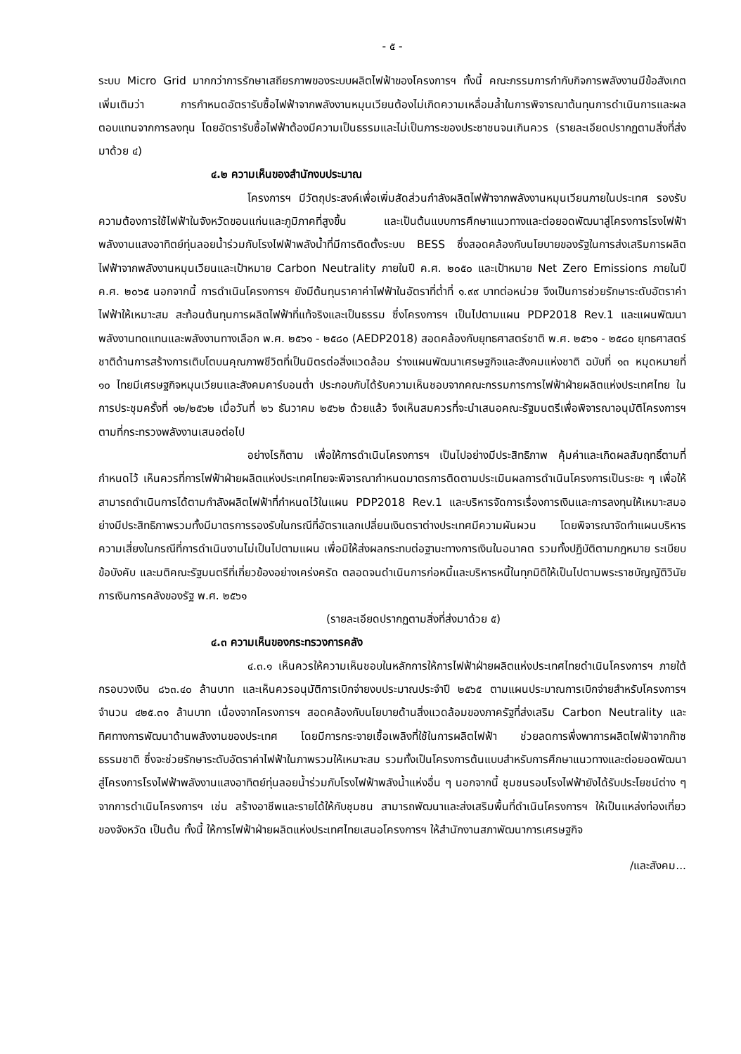- ๕ -
ระบบ Micro Grid มากกว่าการรักษาเสถียรภาพของระบบผลิตไฟฟ้าของโครงการฯ ทั้งนี้ คณะกรรมการกำกับกิจการพลังงานมีข้อสังเกตเพิ่มเติมว่า การกำหนดอัตรารับซื้อไฟฟ้าจากพลังงานหมุนเวียนต้องไม่เกิดความเหลื่อมล้ำในการพิจารณาต้นทุนการดำเนินการและผลตอบแทนจากการลงทุน โดยอัตรารับซื้อไฟฟ้าต้องมีความเป็นธรรมและไม่เป็นภาระของประชาชนจนเกินควร (รายละเอียดปรากฏตามสิ่งที่ส่งมาด้วย ๔)
๔.๒ ความเห็นของสำนักงบประมาณ
โครงการฯ มีวัตถุประสงค์เพื่อเพิ่มสัดส่วนกำลังผลิตไฟฟ้าจากพลังงานหมุนเวียนภายในประเทศ รองรับความต้องการใช้ไฟฟ้าในจังหวัดขอนแก่นและภูมิภาคที่สูงขึ้น และเป็นต้นแบบการศึกษาแนวทางและต่อยอดพัฒนาสู่โครงการโรงไฟฟ้าพลังงานแสงอาทิตย์ทุ่นลอยน้ำร่วมกับโรงไฟฟ้าพลังน้ำที่มีการติดตั้งระบบ BESS ซึ่งสอดคล้องกับนโยบายของรัฐในการส่งเสริมการผลิตไฟฟ้าจากพลังงานหมุนเวียนและเป้าหมาย Carbon Neutrality ภายในปี ค.ศ. ๒๐๕๐ และเป้าหมาย Net Zero Emissions ภายในปี ค.ศ. ๒๐๖๕ นอกจากนี้ การดำเนินโครงการฯ ยังมีต้นทุนราคาค่าไฟฟ้าในอัตราที่ต่ำที่ ๑.๙๙ บาทต่อหน่วย จึงเป็นการช่วยรักษาระดับอัตราค่าไฟฟ้าให้เหมาะสม สะท้อนต้นทุนการผลิตไฟฟ้าที่แท้จริงและเป็นธรรม ซึ่งโครงการฯ เป็นไปตามแผน PDP2018 Rev.1 และแผนพัฒนาพลังงานทดแทนและพลังงานทางเลือก พ.ศ. ๒๕๖๑ - ๒๕๘๐ (AEDP2018) สอดคล้องกับยุทธศาสตร์ชาติ พ.ศ. ๒๕๖๑ - ๒๕๘๐ ยุทธศาสตร์ชาติด้านการสร้างการเติบโตบนคุณภาพชีวิตที่เป็นมิตรต่อสิ่งแวดล้อม ร่างแผนพัฒนาเศรษฐกิจและสังคมแห่งชาติ ฉบับที่ ๑๓ หมุดหมายที่ ๑๐ ไทยมีเศรษฐกิจหมุนเวียนและสังคมคาร์บอนต่ำ ประกอบกับได้รับความเห็นชอบจากคณะกรรมการการไฟฟ้าฝ่ายผลิตแห่งประเทศไทย ในการประชุมครั้งที่ ๑๒/๒๕๖๒ เมื่อวันที่ ๒๖ ธันวาคม ๒๕๖๒ ด้วยแล้ว จึงเห็นสมควรที่จะนำเสนอคณะรัฐมนตรีเพื่อพิจารณาอนุมัติโครงการฯ ตามที่กระทรวงพลังงานเสนอต่อไป
อย่างไรก็ตาม เพื่อให้การดำเนินโครงการฯ เป็นไปอย่างมีประสิทธิภาพ คุ้มค่าและเกิดผลสัมฤทธิ์ตามที่กำหนดไว้ เห็นควรที่การไฟฟ้าฝ่ายผลิตแห่งประเทศไทยจะพิจารณากำหนดมาตรการติดตามประเมินผลการดำเนินโครงการเป็นระยะ ๆ เพื่อให้สามารถดำเนินการได้ตามกำลังผลิตไฟฟ้าที่กำหนดไว้ในแผน PDP2018 Rev.1 และบริหารจัดการเรื่องการเงินและการลงทุนให้เหมาะสมอย่างมีประสิทธิภาพรวมทั้งมีมาตรการรองรับในกรณีที่อัตราแลกเปลี่ยนเงินตราต่างประเทศมีความผันผวน โดยพิจารณาจัดทำแผนบริหารความเสี่ยงในกรณีที่การดำเนินงานไม่เป็นไปตามแผน เพื่อมิให้ส่งผลกระทบต่อฐานะทางการเงินในอนาคต รวมทั้งปฏิบัติตามกฎหมาย ระเบียบ ข้อบังคับ และมติคณะรัฐมนตรีที่เกี่ยวข้องอย่างเคร่งครัด ตลอดจนดำเนินการก่อหนี้และบริหารหนี้ในทุกมิติให้เป็นไปตามพระราชบัญญัติวินัยการเงินการคลังของรัฐ พ.ศ. ๒๕๖๑
(รายละเอียดปรากฏตามสิ่งที่ส่งมาด้วย ๕)
๔.๓ ความเห็นของกระทรวงการคลัง
๔.๓.๑ เห็นควรให้ความเห็นชอบในหลักการให้การไฟฟ้าฝ่ายผลิตแห่งประเทศไทยดำเนินโครงการฯ ภายใต้กรอบวงเงิน ๘๖๓.๔๐ ล้านบาท และเห็นควรอนุมัติการเบิกจ่ายงบประมาณประจำปี ๒๕๖๕ ตามแผนประมาณการเบิกจ่ายสำหรับโครงการฯ จำนวน ๔๒๕.๓๑ ล้านบาท เนื่องจากโครงการฯ สอดคล้องกับนโยบายด้านสิ่งแวดล้อมของภาครัฐที่ส่งเสริม Carbon Neutrality และทิศทางการพัฒนาด้านพลังงานของประเทศ โดยมีการกระจายเชื้อเพลิงที่ใช้ในการผลิตไฟฟ้า ช่วยลดการพึ่งพาการผลิตไฟฟ้าจากก๊าซธรรมชาติ ซึ่งจะช่วยรักษาระดับอัตราค่าไฟฟ้าในภาพรวมให้เหมาะสม รวมทั้งเป็นโครงการต้นแบบสำหรับการศึกษาแนวทางและต่อยอดพัฒนาสู่โครงการโรงไฟฟ้าพลังงานแสงอาทิตย์ทุ่นลอยน้ำร่วมกับโรงไฟฟ้าพลังน้ำแห่งอื่น ๆ นอกจากนี้ ชุมชนรอบโรงไฟฟ้ายังได้รับประโยชน์ต่าง ๆ จากการดำเนินโครงการฯ เช่น สร้างอาชีพและรายได้ให้กับชุมชน สามารถพัฒนาและส่งเสริมพื้นที่ดำเนินโครงการฯ ให้เป็นแหล่งท่องเที่ยวของจังหวัด เป็นต้น ทั้งนี้ ให้การไฟฟ้าฝ่ายผลิตแห่งประเทศไทยเสนอโครงการฯ ให้สำนักงานสภาพัฒนาการเศรษฐกิจ
/และสังคม...